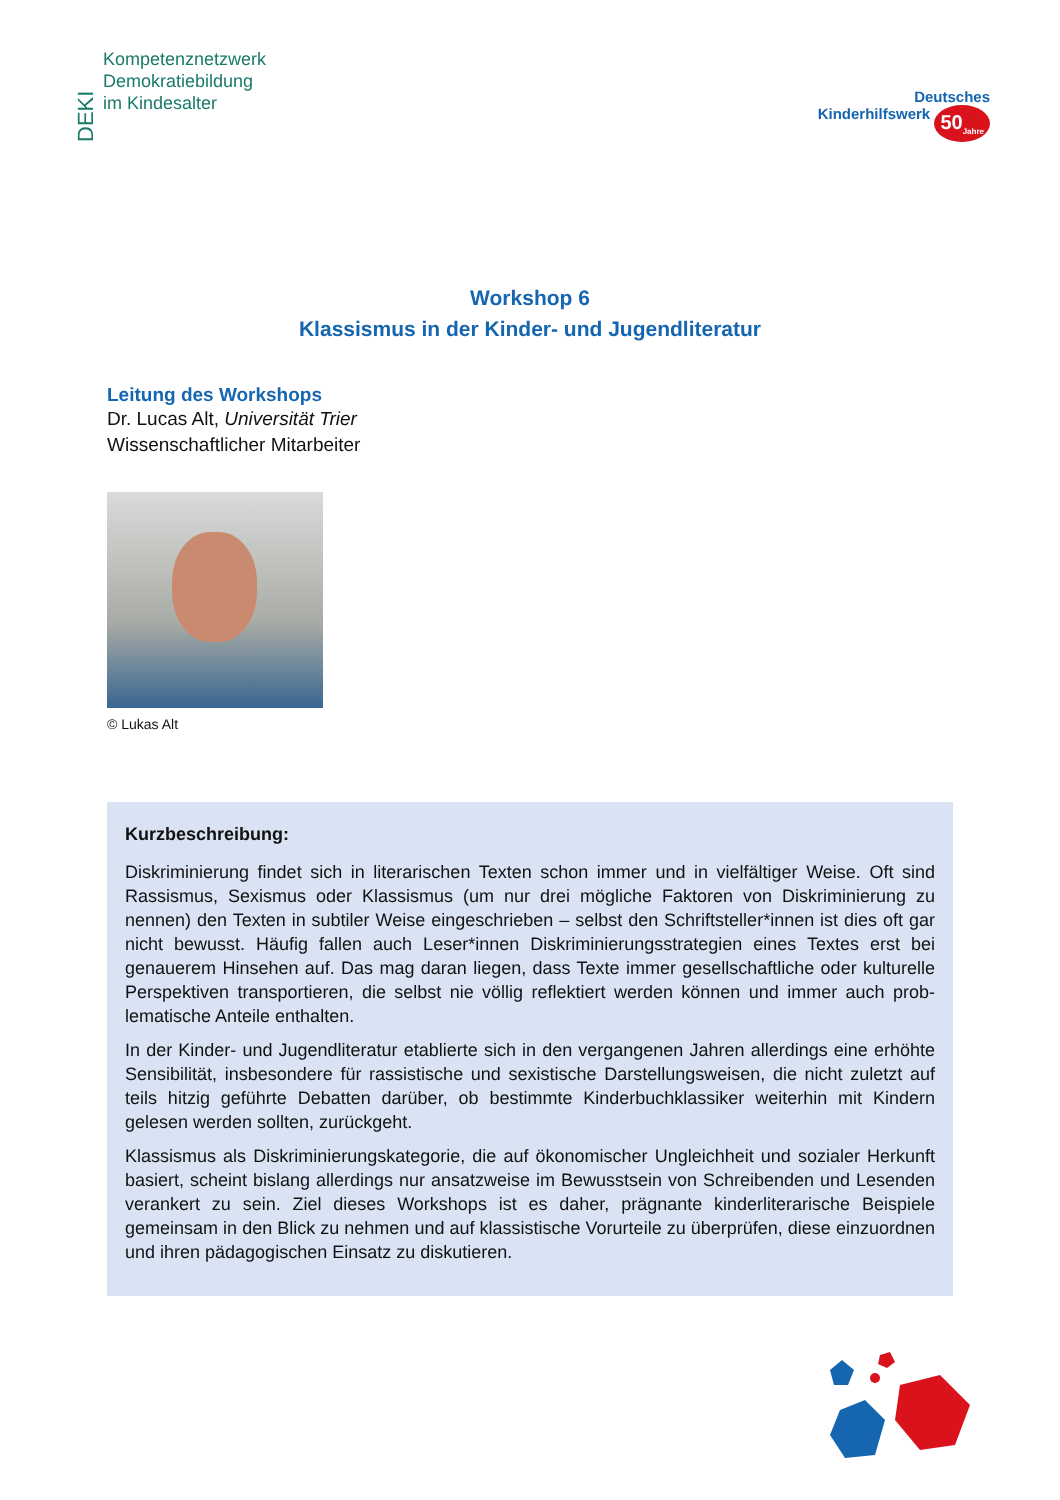DEKI
Kompetenznetzwerk
Demokratiebildung
im Kindesalter
Deutsches
Kinderhilfswerk 50<sub>Jahre</sub>
Workshop 6
Klassismus in der Kinder- und Jugendliteratur
Leitung des Workshops
Dr. Lucas Alt, Universität Trier
Wissenschaftlicher Mitarbeiter
© Lukas Alt
Kurzbeschreibung:
Diskriminierung findet sich in literarischen Texten schon immer und in vielfältiger Weise. Oft sind Rassismus, Sexismus oder Klassismus (um nur drei mögliche Faktoren von Diskriminierung zu nennen) den Texten in subtiler Weise eingeschrieben – selbst den Schriftsteller*innen ist dies oft gar nicht bewusst. Häufig fallen auch Leser*innen Diskriminierungsstrategien eines Textes erst bei genauerem Hinsehen auf. Das mag daran liegen, dass Texte immer gesellschaftliche oder kulturelle Perspektiven transportieren, die selbst nie völlig reflektiert werden können und immer auch prob­lematische Anteile enthalten.
In der Kinder- und Jugendliteratur etablierte sich in den vergangenen Jahren allerdings eine erhöhte Sensibilität, insbesondere für rassistische und sexistische Darstellungsweisen, die nicht zuletzt auf teils hitzig geführte Debatten darüber, ob bestimmte Kinderbuchklassiker weiterhin mit Kindern gelesen werden sollten, zurückgeht.
Klassismus als Diskriminierungskategorie, die auf ökonomischer Ungleichheit und sozialer Her­kunft basiert, scheint bislang allerdings nur ansatzweise im Bewusstsein von Schreibenden und Lesenden verankert zu sein. Ziel dieses Workshops ist es daher, prägnante kinderliterarische Beispiele gemeinsam in den Blick zu nehmen und auf klassistische Vorurteile zu überprüfen, diese einzuordnen und ihren pädagogischen Einsatz zu diskutieren.